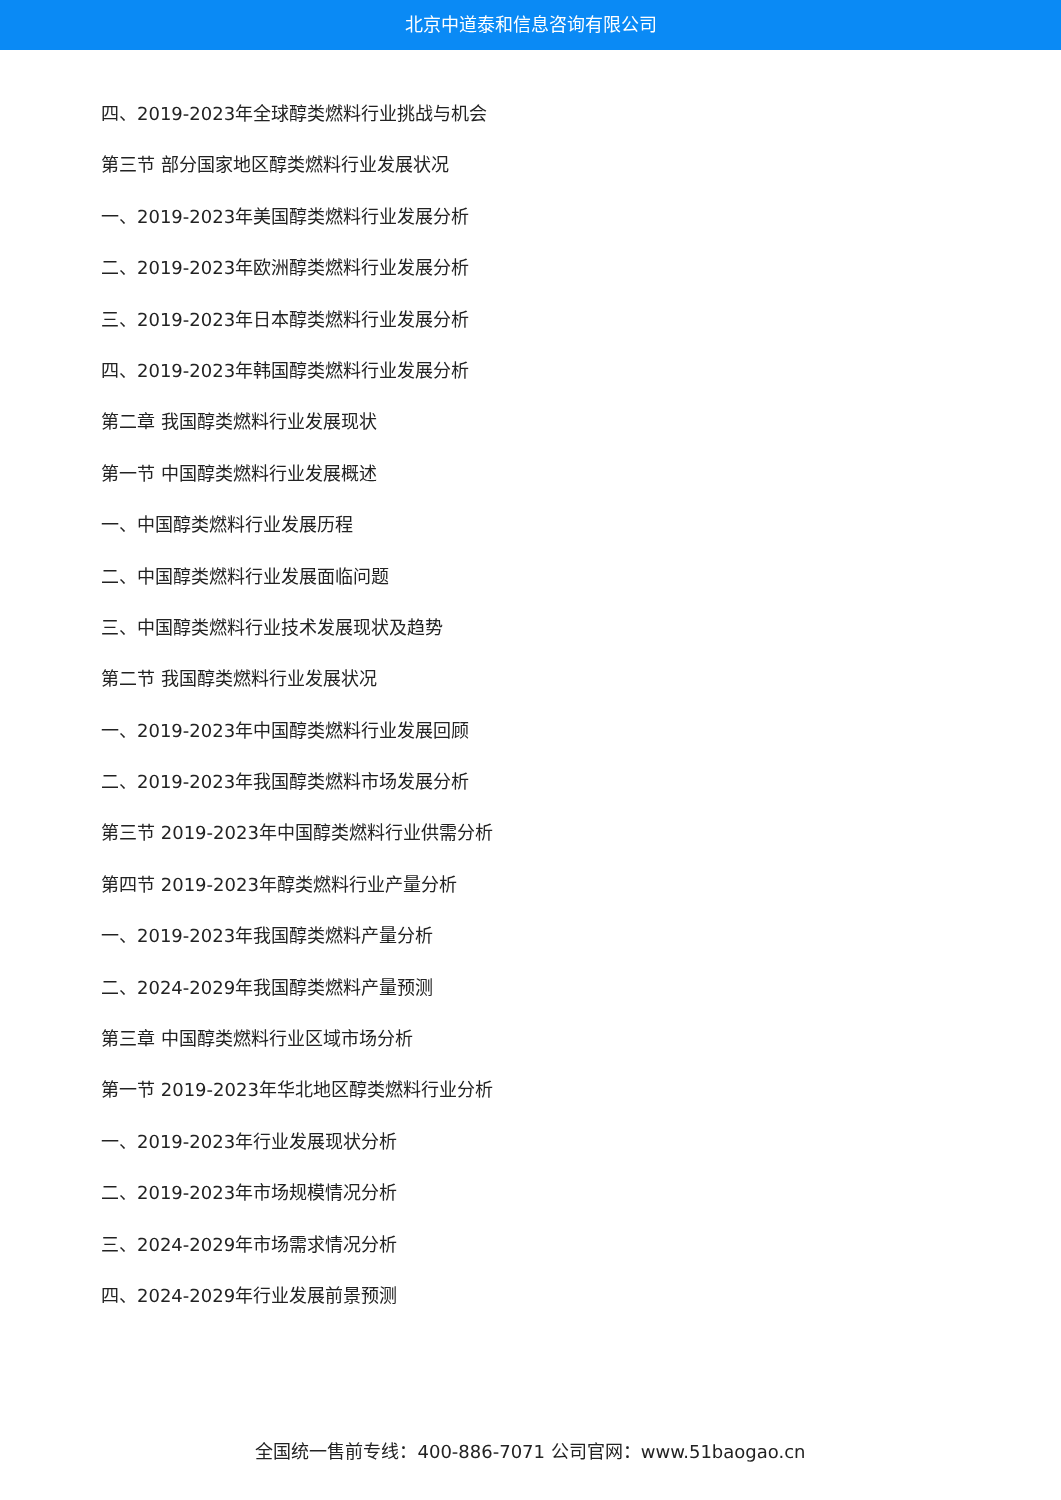北京中道泰和信息咨询有限公司
四、2019-2023年全球醇类燃料行业挑战与机会
第三节 部分国家地区醇类燃料行业发展状况
一、2019-2023年美国醇类燃料行业发展分析
二、2019-2023年欧洲醇类燃料行业发展分析
三、2019-2023年日本醇类燃料行业发展分析
四、2019-2023年韩国醇类燃料行业发展分析
第二章 我国醇类燃料行业发展现状
第一节 中国醇类燃料行业发展概述
一、中国醇类燃料行业发展历程
二、中国醇类燃料行业发展面临问题
三、中国醇类燃料行业技术发展现状及趋势
第二节 我国醇类燃料行业发展状况
一、2019-2023年中国醇类燃料行业发展回顾
二、2019-2023年我国醇类燃料市场发展分析
第三节 2019-2023年中国醇类燃料行业供需分析
第四节 2019-2023年醇类燃料行业产量分析
一、2019-2023年我国醇类燃料产量分析
二、2024-2029年我国醇类燃料产量预测
第三章 中国醇类燃料行业区域市场分析
第一节 2019-2023年华北地区醇类燃料行业分析
一、2019-2023年行业发展现状分析
二、2019-2023年市场规模情况分析
三、2024-2029年市场需求情况分析
四、2024-2029年行业发展前景预测
全国统一售前专线：400-886-7071 公司官网：www.51baogao.cn